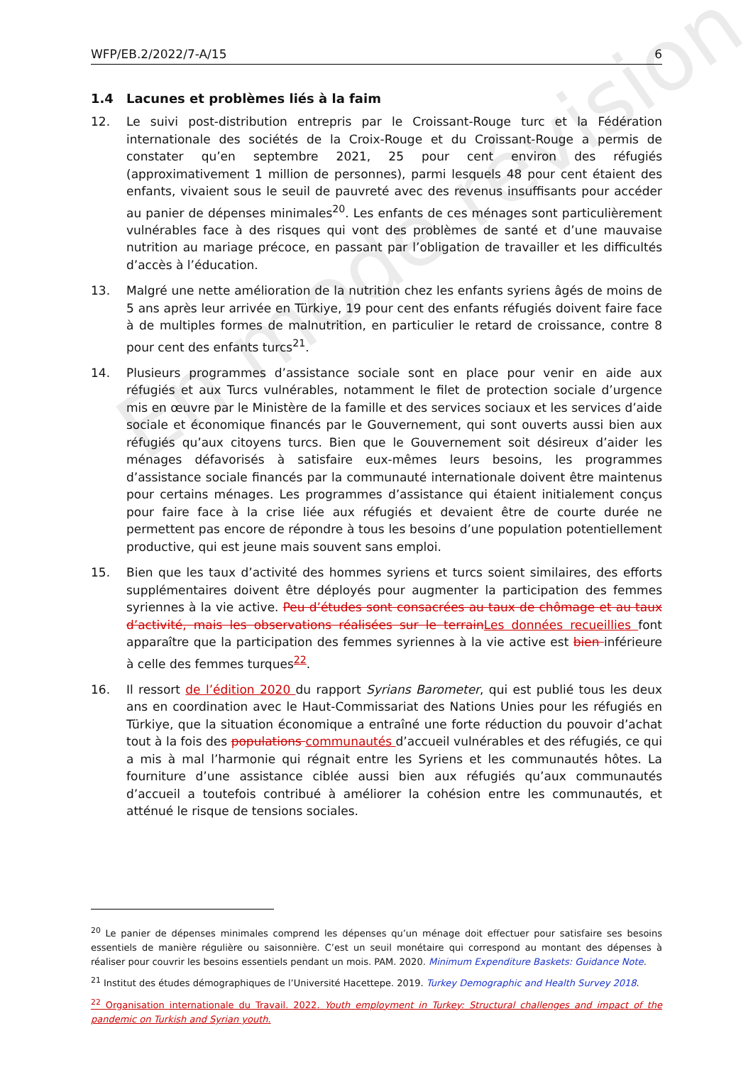En mode révision
WFP/EB.2/2022/7-A/15 6
1.4 Lacunes et problèmes liés à la faim
12. Le suivi post-distribution entrepris par le Croissant-Rouge turc et la Fédération internationale des sociétés de la Croix-Rouge et du Croissant-Rouge a permis de constater qu’en septembre 2021, 25 pour cent environ des réfugiés (approximativement 1 million de personnes), parmi lesquels 48 pour cent étaient des enfants, vivaient sous le seuil de pauvreté avec des revenus insuffisants pour accéder au panier de dépenses minimales<sup>20</sup>. Les enfants de ces ménages sont particulièrement vulnérables face à des risques qui vont des problèmes de santé et d’une mauvaise nutrition au mariage précoce, en passant par l’obligation de travailler et les difficultés d’accès à l’éducation.
13. Malgré une nette amélioration de la nutrition chez les enfants syriens âgés de moins de 5 ans après leur arrivée en Türkiye, 19 pour cent des enfants réfugiés doivent faire face à de multiples formes de malnutrition, en particulier le retard de croissance, contre 8 pour cent des enfants turcs<sup>21</sup>.
14. Plusieurs programmes d’assistance sociale sont en place pour venir en aide aux réfugiés et aux Turcs vulnérables, notamment le filet de protection sociale d’urgence mis en œuvre par le Ministère de la famille et des services sociaux et les services d’aide sociale et économique financés par le Gouvernement, qui sont ouverts aussi bien aux réfugiés qu’aux citoyens turcs. Bien que le Gouvernement soit désireux d’aider les ménages défavorisés à satisfaire eux-mêmes leurs besoins, les programmes d’assistance sociale financés par la communauté internationale doivent être maintenus pour certains ménages. Les programmes d’assistance qui étaient initialement conçus pour faire face à la crise liée aux réfugiés et devaient être de courte durée ne permettent pas encore de répondre à tous les besoins d’une population potentiellement productive, qui est jeune mais souvent sans emploi.
15. Bien que les taux d’activité des hommes syriens et turcs soient similaires, des efforts supplémentaires doivent être déployés pour augmenter la participation des femmes syriennes à la vie active. Peu d’études sont consacrées au taux de chômage et au taux d’activité, mais les observations réalisées sur le terrain Les données recueillies font apparaître que la participation des femmes syriennes à la vie active est bien inférieure à celle des femmes turques<sup>22</sup>.
16. Il ressort de l’édition 2020 du rapport Syrians Barometer, qui est publié tous les deux ans en coordination avec le Haut-Commissariat des Nations Unies pour les réfugiés en Türkiye, que la situation économique a entraîné une forte réduction du pouvoir d’achat tout à la fois des populations communautés d’accueil vulnérables et des réfugiés, ce qui a mis à mal l’harmonie qui régnait entre les Syriens et les communautés hôtes. La fourniture d’une assistance ciblée aussi bien aux réfugiés qu’aux communautés d’accueil a toutefois contribué à améliorer la cohésion entre les communautés, et atténué le risque de tensions sociales.
<sup>20</sup> Le panier de dépenses minimales comprend les dépenses qu’un ménage doit effectuer pour satisfaire ses besoins essentiels de manière régulière ou saisonnière. C’est un seuil monétaire qui correspond au montant des dépenses à réaliser pour couvrir les besoins essentiels pendant un mois. PAM. 2020. Minimum Expenditure Baskets: Guidance Note.
<sup>21</sup> Institut des études démographiques de l’Université Hacettepe. 2019. Turkey Demographic and Health Survey 2018.
<sup>22</sup> Organisation internationale du Travail. 2022. Youth employment in Turkey: Structural challenges and impact of the pandemic on Turkish and Syrian youth.